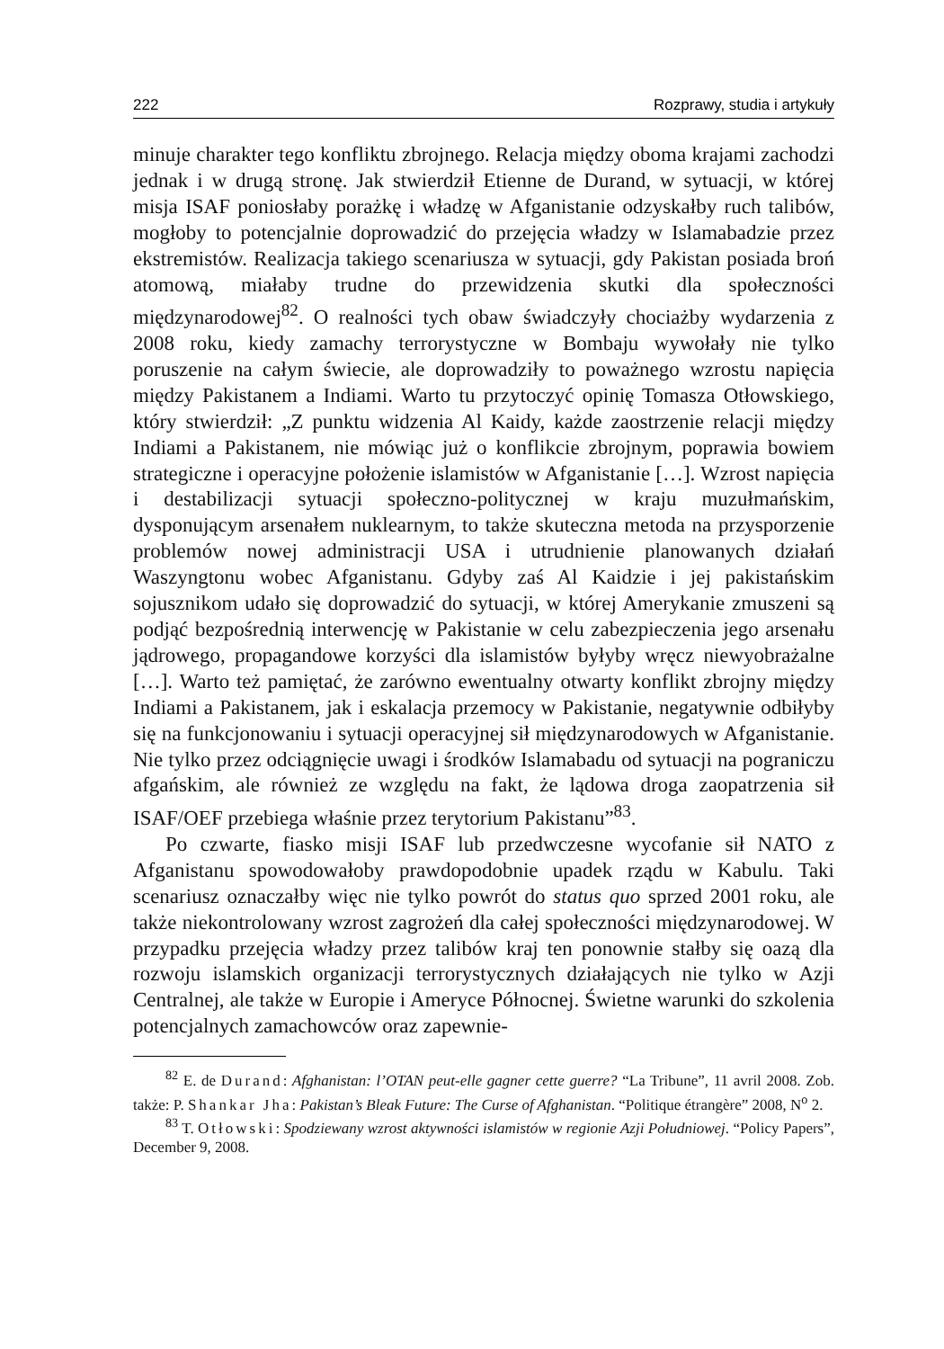222 Rozprawy, studia i artykuły
minuje charakter tego konfliktu zbrojnego. Relacja między oboma krajami zachodzi jednak i w drugą stronę. Jak stwierdził Etienne de Durand, w sytuacji, w której misja ISAF poniosłaby porażkę i władzę w Afganistanie odzyskałby ruch talibów, mogłoby to potencjalnie doprowadzić do przejęcia władzy w Islamabadzie przez ekstremistów. Realizacja takiego scenariusza w sytuacji, gdy Pakistan posiada broń atomową, miałaby trudne do przewidzenia skutki dla społeczności międzynarodowej<sup>82</sup>. O realności tych obaw świadczyły chociażby wydarzenia z 2008 roku, kiedy zamachy terrorystyczne w Bombaju wywołały nie tylko poruszenie na całym świecie, ale doprowadziły to poważnego wzrostu napięcia między Pakistanem a Indiami. Warto tu przytoczyć opinię Tomasza Otłowskiego, który stwierdził: „Z punktu widzenia Al Kaidy, każde zaostrzenie relacji między Indiami a Pakistanem, nie mówiąc już o konflikcie zbrojnym, poprawia bowiem strategiczne i operacyjne położenie islamistów w Afganistanie […]. Wzrost napięcia i destabilizacji sytuacji społeczno-politycznej w kraju muzułmańskim, dysponującym arsenałem nuklearnym, to także skuteczna metoda na przysporzenie problemów nowej administracji USA i utrudnienie planowanych działań Waszyngtonu wobec Afganistanu. Gdyby zaś Al Kaidzie i jej pakistańskim sojusznikom udało się doprowadzić do sytuacji, w której Amerykanie zmuszeni są podjąć bezpośrednią interwencję w Pakistanie w celu zabezpieczenia jego arsenału jądrowego, propagandowe korzyści dla islamistów byłyby wręcz niewyobrażalne […]. Warto też pamiętać, że zarówno ewentualny otwarty konflikt zbrojny między Indiami a Pakistanem, jak i eskalacja przemocy w Pakistanie, negatywnie odbiłyby się na funkcjonowaniu i sytuacji operacyjnej sił międzynarodowych w Afganistanie. Nie tylko przez odciągnięcie uwagi i środków Islamabadu od sytuacji na pograniczu afgańskim, ale również ze względu na fakt, że lądowa droga zaopatrzenia sił ISAF/OEF przebiega właśnie przez terytorium Pakistanu”<sup>83</sup>.
Po czwarte, fiasko misji ISAF lub przedwczesne wycofanie sił NATO z Afganistanu spowodowałoby prawdopodobnie upadek rządu w Kabulu. Taki scenariusz oznaczałby więc nie tylko powrót do status quo sprzed 2001 roku, ale także niekontrolowany wzrost zagrożeń dla całej społeczności międzynarodowej. W przypadku przejęcia władzy przez talibów kraj ten ponownie stałby się oazą dla rozwoju islamskich organizacji terrorystycznych działających nie tylko w Azji Centralnej, ale także w Europie i Ameryce Północnej. Świetne warunki do szkolenia potencjalnych zamachowców oraz zapewnie-
<sup>82</sup> E. de Durand: Afghanistan: l’OTAN peut-elle gagner cette guerre? “La Tribune”, 11 avril 2008. Zob. także: P. Shankar Jha: Pakistan’s Bleak Future: The Curse of Afghanistan. “Politique étrangère” 2008, N<sup>o</sup> 2.
<sup>83</sup> T. Otłowski: Spodziewany wzrost aktywności islamistów w regionie Azji Południowej. “Policy Papers”, December 9, 2008.